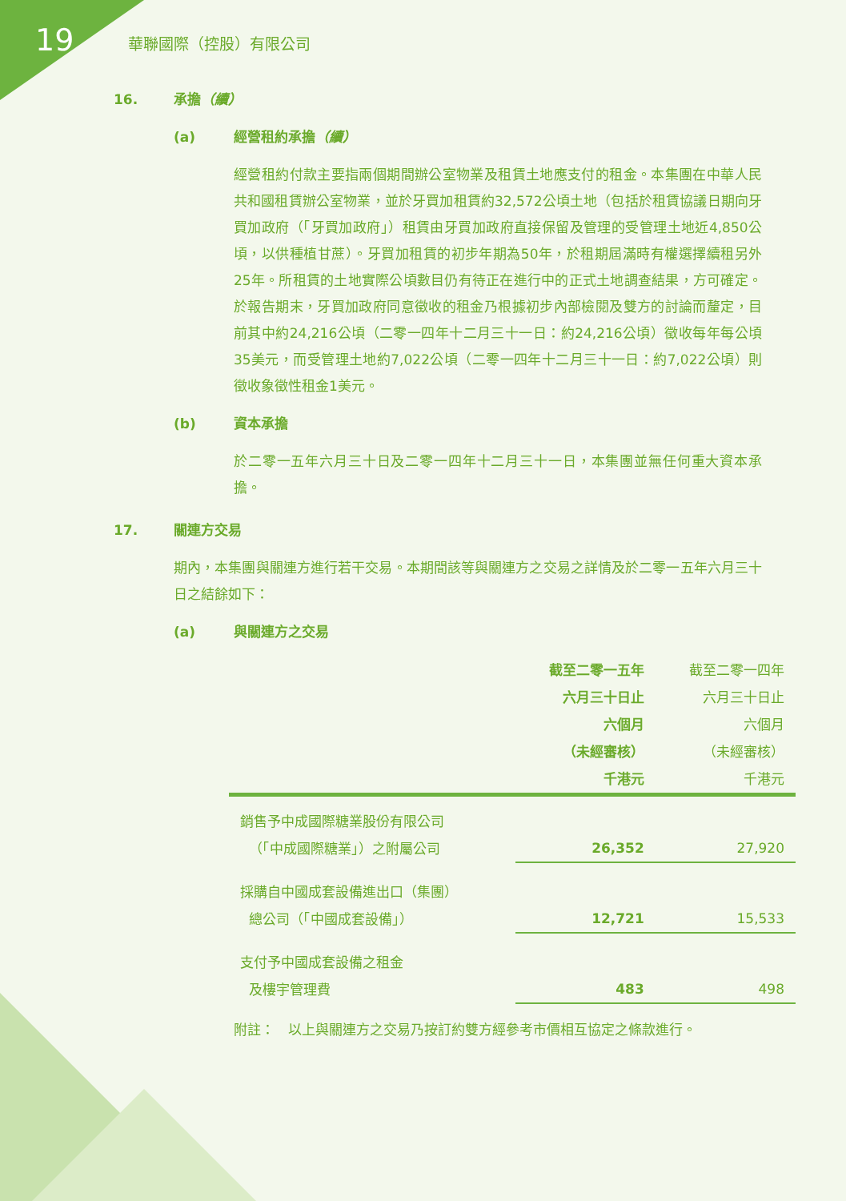19 華聯國際（控股）有限公司
16. 承擔（續）
(a) 經營租約承擔（續）
經營租約付款主要指兩個期間辦公室物業及租賃土地應支付的租金。本集團在中華人民共和國租賃辦公室物業，並於牙買加租賃約32,572公頃土地（包括於租賃協議日期向牙買加政府（「牙買加政府」）租賃由牙買加政府直接保留及管理的受管理土地近4,850公頃，以供種植甘蔗）。牙買加租賃的初步年期為50年，於租期屆滿時有權選擇續租另外25年。所租賃的土地實際公頃數目仍有待正在進行中的正式土地調查結果，方可確定。於報告期末，牙買加政府同意徵收的租金乃根據初步內部檢閱及雙方的討論而釐定，目前其中約24,216公頃（二零一四年十二月三十一日：約24,216公頃）徵收每年每公頃35美元，而受管理土地約7,022公頃（二零一四年十二月三十一日：約7,022公頃）則徵收象徵性租金1美元。
(b) 資本承擔
於二零一五年六月三十日及二零一四年十二月三十一日，本集團並無任何重大資本承擔。
17. 關連方交易
期內，本集團與關連方進行若干交易。本期間該等與關連方之交易之詳情及於二零一五年六月三十日之結餘如下：
(a) 與關連方之交易
| | 截至二零一五年 六月三十日止 六個月 （未經審核） 千港元 | 截至二零一四年 六月三十日止 六個月 （未經審核） 千港元 |
| --- | --- | --- |
| 銷售予中成國際糖業股份有限公司 （「中成國際糖業」）之附屬公司 | 26,352 | 27,920 |
| 採購自中國成套設備進出口（集團） 總公司（「中國成套設備」） | 12,721 | 15,533 |
| 支付予中國成套設備之租金 及樓宇管理費 | 483 | 498 |
附註：　以上與關連方之交易乃按訂約雙方經參考市價相互協定之條款進行。